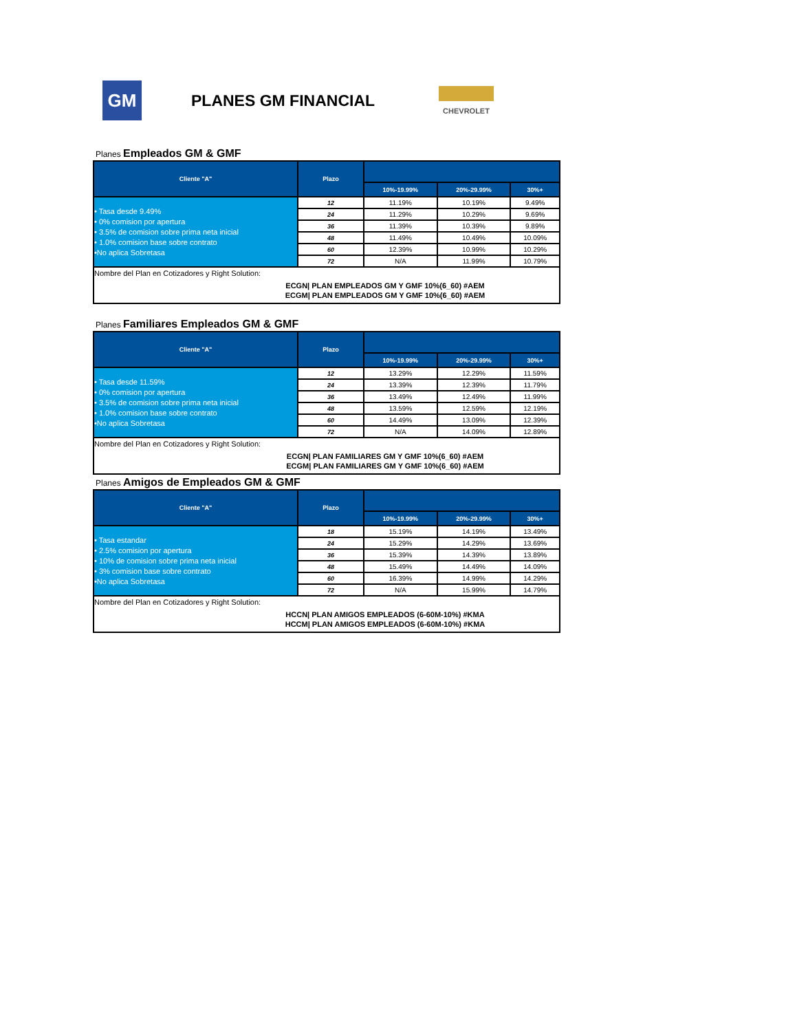GM
PLANES GM FINANCIAL
CHEVROLET
Planes Empleados GM & GMF
| Cliente "A" | Plazo | | | |
| --- | --- | --- | --- | --- |
| | | 10%-19.99% | 20%-29.99% | 30%+ |
| • Tasa desde 9.49% • 0% comision por apertura • 3.5% de comision sobre prima neta inicial • 1.0% comision base sobre contrato •No aplica Sobretasa | 12 | 11.19% | 10.19% | 9.49% |
| | 24 | 11.29% | 10.29% | 9.69% |
| | 36 | 11.39% | 10.39% | 9.89% |
| | 48 | 11.49% | 10.49% | 10.09% |
| | 60 | 12.39% | 10.99% | 10.29% |
| | 72 | N/A | 11.99% | 10.79% |
| Nombre del Plan en Cotizadores y Right Solution: | | | | |
| ECGN/ PLAN EMPLEADOS GM Y GMF 10%(6_60) #AEM ECGM/ PLAN EMPLEADOS GM Y GMF 10%(6_60) #AEM | | | | |
Planes Familiares Empleados GM & GMF
| Cliente "A" | Plazo | | | |
| --- | --- | --- | --- | --- |
| | | 10%-19.99% | 20%-29.99% | 30%+ |
| • Tasa desde 11.59% • 0% comision por apertura • 3.5% de comision sobre prima neta inicial • 1.0% comision base sobre contrato •No aplica Sobretasa | 12 | 13.29% | 12.29% | 11.59% |
| | 24 | 13.39% | 12.39% | 11.79% |
| | 36 | 13.49% | 12.49% | 11.99% |
| | 48 | 13.59% | 12.59% | 12.19% |
| | 60 | 14.49% | 13.09% | 12.39% |
| | 72 | N/A | 14.09% | 12.89% |
| Nombre del Plan en Cotizadores y Right Solution: | | | | |
| ECGN/ PLAN FAMILIARES GM Y GMF 10%(6_60) #AEM ECGM/ PLAN FAMILIARES GM Y GMF 10%(6_60) #AEM | | | | |
Planes Amigos de Empleados GM & GMF
| Cliente "A" | Plazo | | | |
| --- | --- | --- | --- | --- |
| | | 10%-19.99% | 20%-29.99% | 30%+ |
| • Tasa estandar • 2.5% comision por apertura • 10% de comision sobre prima neta inicial • 3% comision base sobre contrato •No aplica Sobretasa | 18 | 15.19% | 14.19% | 13.49% |
| | 24 | 15.29% | 14.29% | 13.69% |
| | 36 | 15.39% | 14.39% | 13.89% |
| | 48 | 15.49% | 14.49% | 14.09% |
| | 60 | 16.39% | 14.99% | 14.29% |
| | 72 | N/A | 15.99% | 14.79% |
| Nombre del Plan en Cotizadores y Right Solution: | | | | |
| HCCN/ PLAN AMIGOS EMPLEADOS (6-60M-10%) #KMA HCCM/ PLAN AMIGOS EMPLEADOS (6-60M-10%) #KMA | | | | |